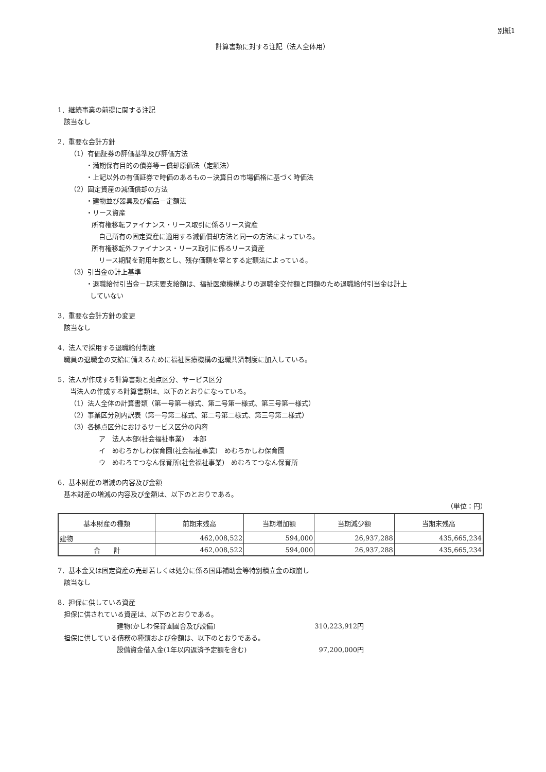別紙1
計算書類に対する注記（法人全体用）
1．継続事業の前提に関する注記
該当なし
2．重要な会計方針
（1）有価証券の評価基準及び評価方法
・満期保有目的の債券等－償却原価法（定額法）
・上記以外の有価証券で時価のあるもの－決算日の市場価格に基づく時価法
（2）固定資産の減価償却の方法
・建物並び器具及び備品－定額法
・リース資産
所有権移転ファイナンス・リース取引に係るリース資産
自己所有の固定資産に適用する減価償却方法と同一の方法によっている。
所有権移転外ファイナンス・リース取引に係るリース資産
リース期間を耐用年数とし、残存価額を零とする定額法によっている。
（3）引当金の計上基準
・退職給付引当金－期末要支給額は、福祉医療機構よりの退職金交付額と同額のため退職給付引当金は計上
していない
3．重要な会計方針の変更
該当なし
4．法人で採用する退職給付制度
職員の退職金の支給に備えるために福祉医療機構の退職共済制度に加入している。
5．法人が作成する計算書類と拠点区分、サービス区分
当法人の作成する計算書類は、以下のとおりになっている。
（1）法人全体の計算書類（第一号第一様式、第二号第一様式、第三号第一様式）
（2）事業区分別内訳表（第一号第二様式、第二号第二様式、第三号第二様式）
（3）各拠点区分におけるサービス区分の内容
ア　法人本部(社会福祉事業)　 本部
イ　めむろかしわ保育園(社会福祉事業)　めむろかしわ保育園
ウ　めむろてつなん保育所(社会福祉事業)　めむろてつなん保育所
6．基本財産の増減の内容及び金額
基本財産の増減の内容及び金額は、以下のとおりである。
（単位：円）
| 基本財産の種類 | 前期末残高 | 当期増加額 | 当期減少額 | 当期末残高 |
| --- | --- | --- | --- | --- |
| 建物 | 462,008,522 | 594,000 | 26,937,288 | 435,665,234 |
| 合 計 | 462,008,522 | 594,000 | 26,937,288 | 435,665,234 |
7．基本金又は固定資産の売却若しくは処分に係る国庫補助金等特別積立金の取崩し
該当なし
8．担保に供している資産
担保に供されている資産は、以下のとおりである。
建物(かしわ保育園園舎及び設備) 310,223,912円
担保に供している債務の種類および金額は、以下のとおりである。
設備資金借入金(1年以内返済予定額を含む) 97,200,000円